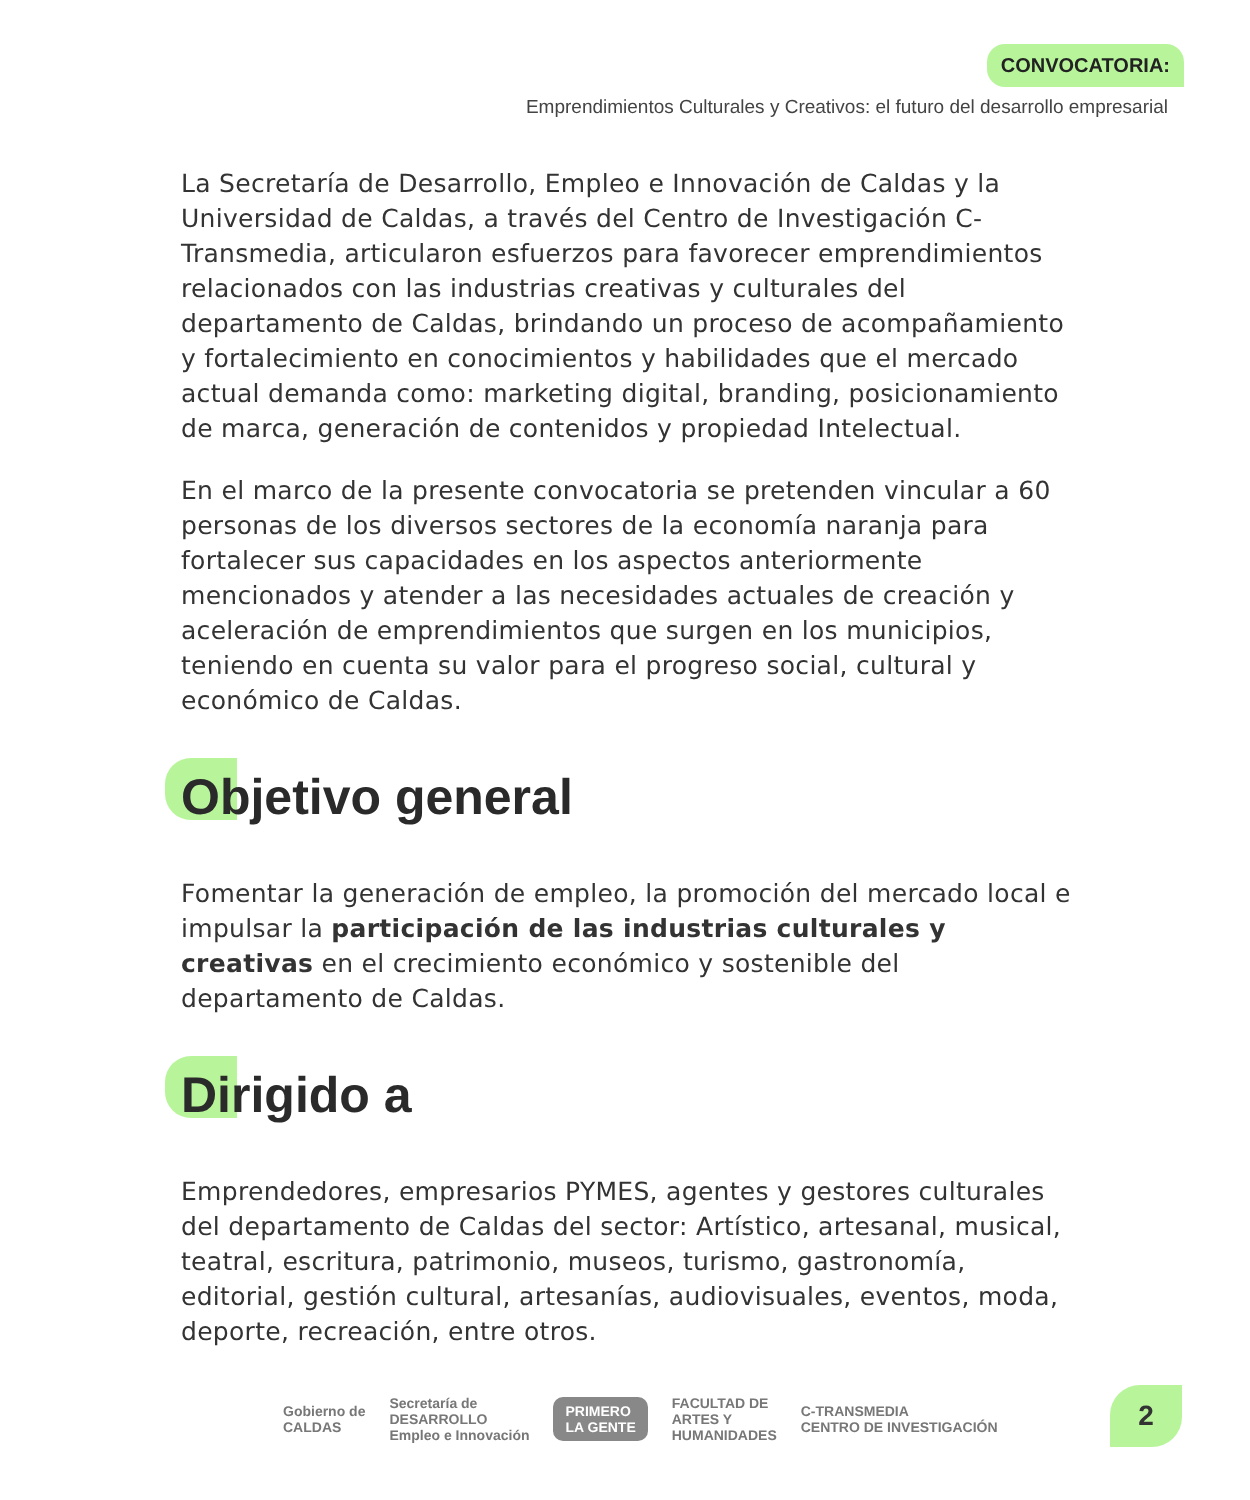CONVOCATORIA:
Emprendimientos Culturales y Creativos: el futuro del desarrollo empresarial
La Secretaría de Desarrollo, Empleo e Innovación de Caldas y la Universidad de Caldas, a través del Centro de Investigación C-Transmedia, articularon esfuerzos para favorecer emprendimientos relacionados con las industrias creativas y culturales del departamento de Caldas, brindando un proceso de acompañamiento y fortalecimiento en conocimientos y habilidades que el mercado actual demanda como: marketing digital, branding, posicionamiento de marca, generación de contenidos y propiedad Intelectual.
En el marco de la presente convocatoria se pretenden vincular a 60 personas de los diversos sectores de la economía naranja para fortalecer sus capacidades en los aspectos anteriormente mencionados y atender a las necesidades actuales de creación y aceleración de emprendimientos que surgen en los municipios, teniendo en cuenta su valor para el progreso social, cultural y económico de Caldas.
Objetivo general
Fomentar la generación de empleo, la promoción del mercado local e impulsar la participación de las industrias culturales y creativas en el crecimiento económico y sostenible del departamento de Caldas.
Dirigido a
Emprendedores, empresarios PYMES, agentes y gestores culturales del departamento de Caldas del sector: Artístico, artesanal, musical, teatral, escritura, patrimonio, museos, turismo, gastronomía, editorial, gestión cultural, artesanías, audiovisuales, eventos, moda, deporte, recreación, entre otros.
Gobierno de
CALDAS
Secretaría de
DESARROLLO
Empleo e Innovación
PRIMERO
LA GENTE
FACULTAD DE
ARTES Y
HUMANIDADES
C-TRANSMEDIA
CENTRO DE INVESTIGACIÓN
2